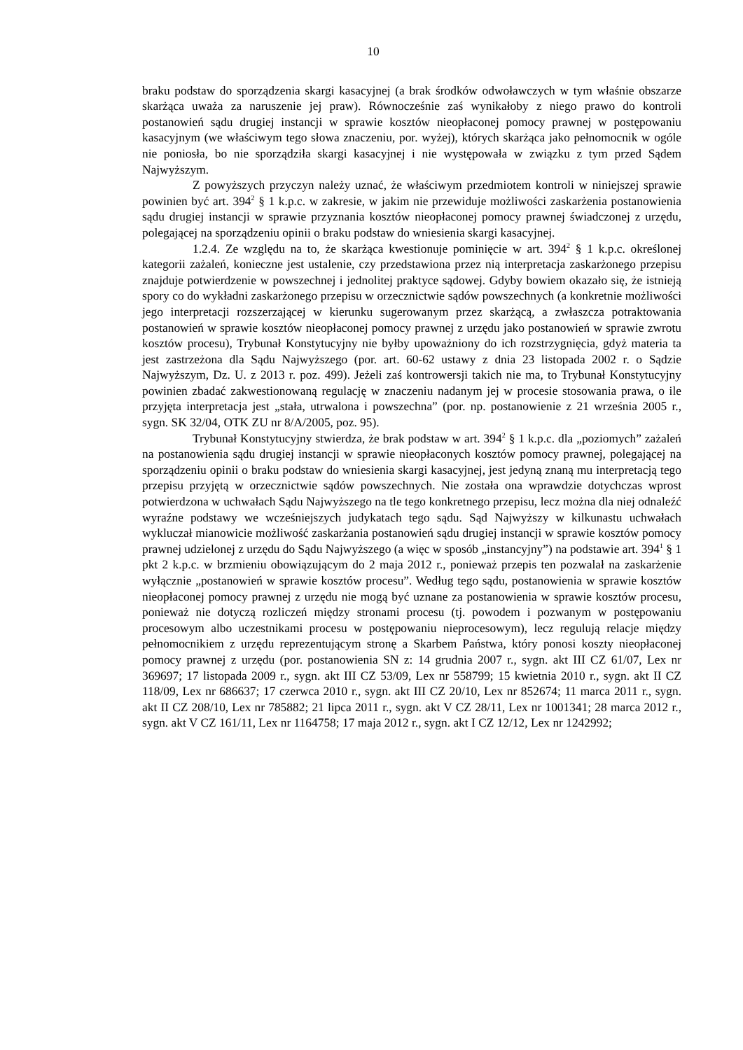10
braku podstaw do sporządzenia skargi kasacyjnej (a brak środków odwoławczych w tym właśnie obszarze skarżąca uważa za naruszenie jej praw). Równocześnie zaś wynikałoby z niego prawo do kontroli postanowień sądu drugiej instancji w sprawie kosztów nieopłaconej pomocy prawnej w postępowaniu kasacyjnym (we właściwym tego słowa znaczeniu, por. wyżej), których skarżąca jako pełnomocnik w ogóle nie poniosła, bo nie sporządziła skargi kasacyjnej i nie występowała w związku z tym przed Sądem Najwyższym.
Z powyższych przyczyn należy uznać, że właściwym przedmiotem kontroli w niniejszej sprawie powinien być art. 394<sup>2</sup> § 1 k.p.c. w zakresie, w jakim nie przewiduje możliwości zaskarżenia postanowienia sądu drugiej instancji w sprawie przyznania kosztów nieopłaconej pomocy prawnej świadczonej z urzędu, polegającej na sporządzeniu opinii o braku podstaw do wniesienia skargi kasacyjnej.
1.2.4. Ze względu na to, że skarżąca kwestionuje pominięcie w art. 394<sup>2</sup> § 1 k.p.c. określonej kategorii zażaleń, konieczne jest ustalenie, czy przedstawiona przez nią interpretacja zaskarżonego przepisu znajduje potwierdzenie w powszechnej i jednolitej praktyce sądowej. Gdyby bowiem okazało się, że istnieją spory co do wykładni zaskarżonego przepisu w orzecznictwie sądów powszechnych (a konkretnie możliwości jego interpretacji rozszerzającej w kierunku sugerowanym przez skarżącą, a zwłaszcza potraktowania postanowień w sprawie kosztów nieopłaconej pomocy prawnej z urzędu jako postanowień w sprawie zwrotu kosztów procesu), Trybunał Konstytucyjny nie byłby upoważniony do ich rozstrzygnięcia, gdyż materia ta jest zastrzeżona dla Sądu Najwyższego (por. art. 60-62 ustawy z dnia 23 listopada 2002 r. o Sądzie Najwyższym, Dz. U. z 2013 r. poz. 499). Jeżeli zaś kontrowersji takich nie ma, to Trybunał Konstytucyjny powinien zbadać zakwestionowaną regulację w znaczeniu nadanym jej w procesie stosowania prawa, o ile przyjęta interpretacja jest „stała, utrwalona i powszechna” (por. np. postanowienie z 21 września 2005 r., sygn. SK 32/04, OTK ZU nr 8/A/2005, poz. 95).
Trybunał Konstytucyjny stwierdza, że brak podstaw w art. 394<sup>2</sup> § 1 k.p.c. dla „poziomych” zażaleń na postanowienia sądu drugiej instancji w sprawie nieopłaconych kosztów pomocy prawnej, polegającej na sporządzeniu opinii o braku podstaw do wniesienia skargi kasacyjnej, jest jedyną znaną mu interpretacją tego przepisu przyjętą w orzecznictwie sądów powszechnych. Nie została ona wprawdzie dotychczas wprost potwierdzona w uchwałach Sądu Najwyższego na tle tego konkretnego przepisu, lecz można dla niej odnaleźć wyraźne podstawy we wcześniejszych judykatach tego sądu. Sąd Najwyższy w kilkunastu uchwałach wykluczał mianowicie możliwość zaskarżania postanowień sądu drugiej instancji w sprawie kosztów pomocy prawnej udzielonej z urzędu do Sądu Najwyższego (a więc w sposób „instancyjny”) na podstawie art. 394<sup>1</sup> § 1 pkt 2 k.p.c. w brzmieniu obowiązującym do 2 maja 2012 r., ponieważ przepis ten pozwalał na zaskarżenie wyłącznie „postanowień w sprawie kosztów procesu”. Według tego sądu, postanowienia w sprawie kosztów nieopłaconej pomocy prawnej z urzędu nie mogą być uznane za postanowienia w sprawie kosztów procesu, ponieważ nie dotyczą rozliczeń między stronami procesu (tj. powodem i pozwanym w postępowaniu procesowym albo uczestnikami procesu w postępowaniu nieprocesowym), lecz regulują relacje między pełnomocnikiem z urzędu reprezentującym stronę a Skarbem Państwa, który ponosi koszty nieopłaconej pomocy prawnej z urzędu (por. postanowienia SN z: 14 grudnia 2007 r., sygn. akt III CZ 61/07, Lex nr 369697; 17 listopada 2009 r., sygn. akt III CZ 53/09, Lex nr 558799; 15 kwietnia 2010 r., sygn. akt II CZ 118/09, Lex nr 686637; 17 czerwca 2010 r., sygn. akt III CZ 20/10, Lex nr 852674; 11 marca 2011 r., sygn. akt II CZ 208/10, Lex nr 785882; 21 lipca 2011 r., sygn. akt V CZ 28/11, Lex nr 1001341; 28 marca 2012 r., sygn. akt V CZ 161/11, Lex nr 1164758; 17 maja 2012 r., sygn. akt I CZ 12/12, Lex nr 1242992;